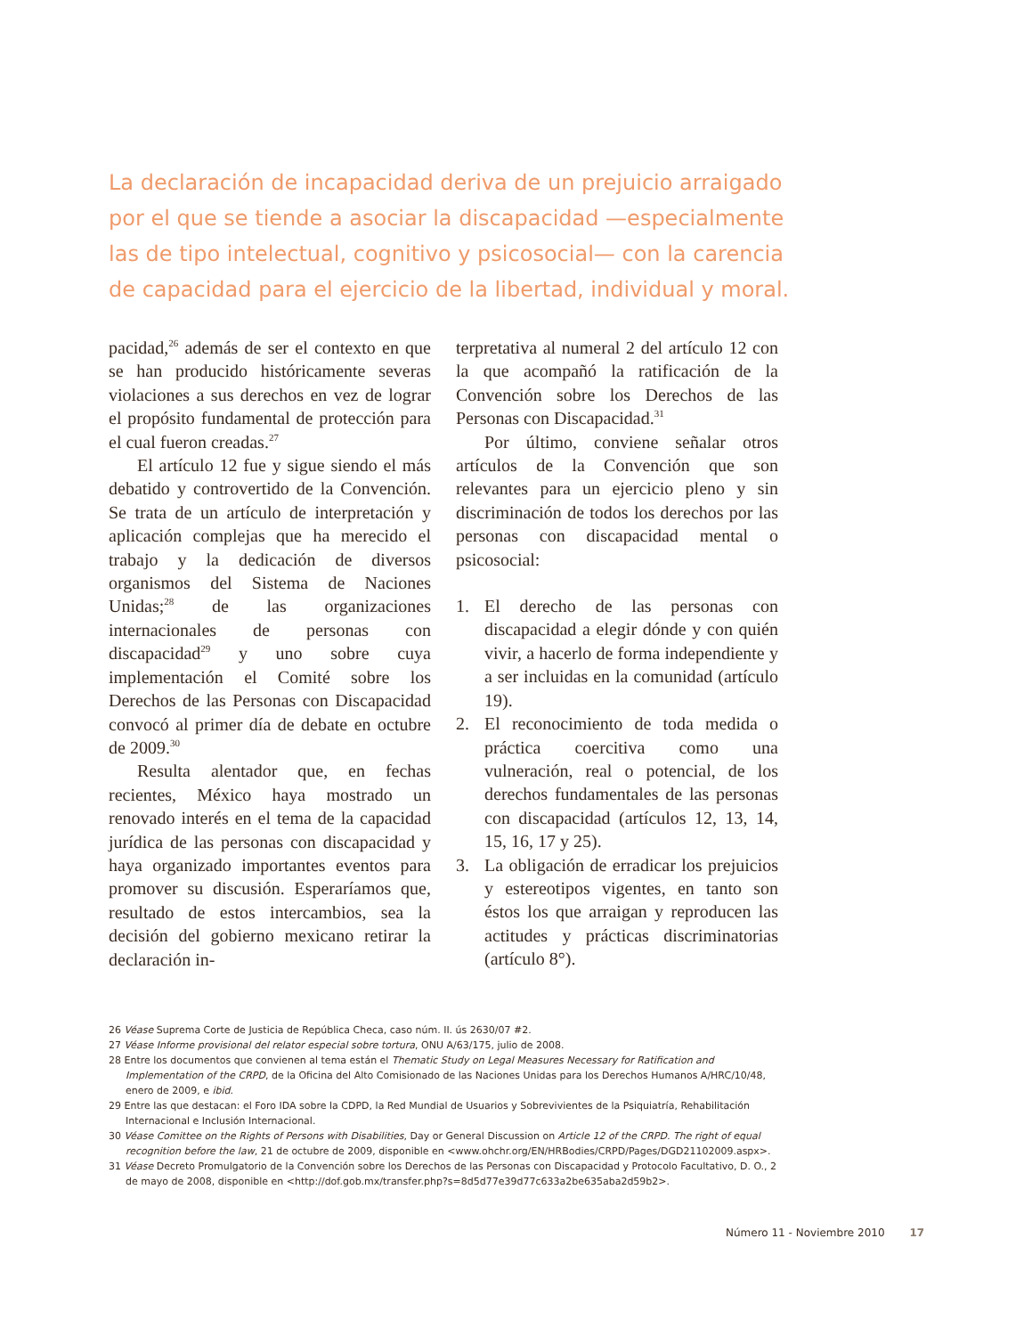La declaración de incapacidad deriva de un prejuicio arraigado por el que se tiende a asociar la discapacidad —especialmente las de tipo intelectual, cognitivo y psicosocial— con la carencia de capacidad para el ejercicio de la libertad, individual y moral.
pacidad,<sup>26</sup> además de ser el contexto en que se han producido históricamente severas violaciones a sus derechos en vez de lograr el propósito fundamental de protección para el cual fueron creadas.<sup>27</sup>
El artículo 12 fue y sigue siendo el más debatido y controvertido de la Convención. Se trata de un artículo de interpretación y aplicación complejas que ha merecido el trabajo y la dedicación de diversos organismos del Sistema de Naciones Unidas;<sup>28</sup> de las organizaciones internacionales de personas con discapacidad<sup>29</sup> y uno sobre cuya implementación el Comité sobre los Derechos de las Personas con Discapacidad convocó al primer día de debate en octubre de 2009.<sup>30</sup>
Resulta alentador que, en fechas recientes, México haya mostrado un renovado interés en el tema de la capacidad jurídica de las personas con discapacidad y haya organizado importantes eventos para promover su discusión. Esperaríamos que, resultado de estos intercambios, sea la decisión del gobierno mexicano retirar la declaración in-
terpretativa al numeral 2 del artículo 12 con la que acompañó la ratificación de la Convención sobre los Derechos de las Personas con Discapacidad.<sup>31</sup>
Por último, conviene señalar otros artículos de la Convención que son relevantes para un ejercicio pleno y sin discriminación de todos los derechos por las personas con discapacidad mental o psicosocial:
1. El derecho de las personas con discapacidad a elegir dónde y con quién vivir, a hacerlo de forma independiente y a ser incluidas en la comunidad (artículo 19).
2. El reconocimiento de toda medida o práctica coercitiva como una vulneración, real o potencial, de los derechos fundamentales de las personas con discapacidad (artículos 12, 13, 14, 15, 16, 17 y 25).
3. La obligación de erradicar los prejuicios y estereotipos vigentes, en tanto son éstos los que arraigan y reproducen las actitudes y prácticas discriminatorias (artículo 8°).
26 Véase Suprema Corte de Justicia de República Checa, caso núm. II. ús 2630/07 #2.
27 Véase Informe provisional del relator especial sobre tortura, ONU A/63/175, julio de 2008.
28 Entre los documentos que convienen al tema están el Thematic Study on Legal Measures Necessary for Ratification and Implementation of the CRPD, de la Oficina del Alto Comisionado de las Naciones Unidas para los Derechos Humanos A/HRC/10/48, enero de 2009, e ibid.
29 Entre las que destacan: el Foro IDA sobre la CDPD, la Red Mundial de Usuarios y Sobrevivientes de la Psiquiatría, Rehabilitación Internacional e Inclusión Internacional.
30 Véase Comittee on the Rights of Persons with Disabilities, Day or General Discussion on Article 12 of the CRPD. The right of equal recognition before the law, 21 de octubre de 2009, disponible en <www.ohchr.org/EN/HRBodies/CRPD/Pages/DGD21102009.aspx>.
31 Véase Decreto Promulgatorio de la Convención sobre los Derechos de las Personas con Discapacidad y Protocolo Facultativo, D. O., 2 de mayo de 2008, disponible en <http://dof.gob.mx/transfer.php?s=8d5d77e39d77c633a2be635aba2d59b2>.
Número 11 - Noviembre 2010 17